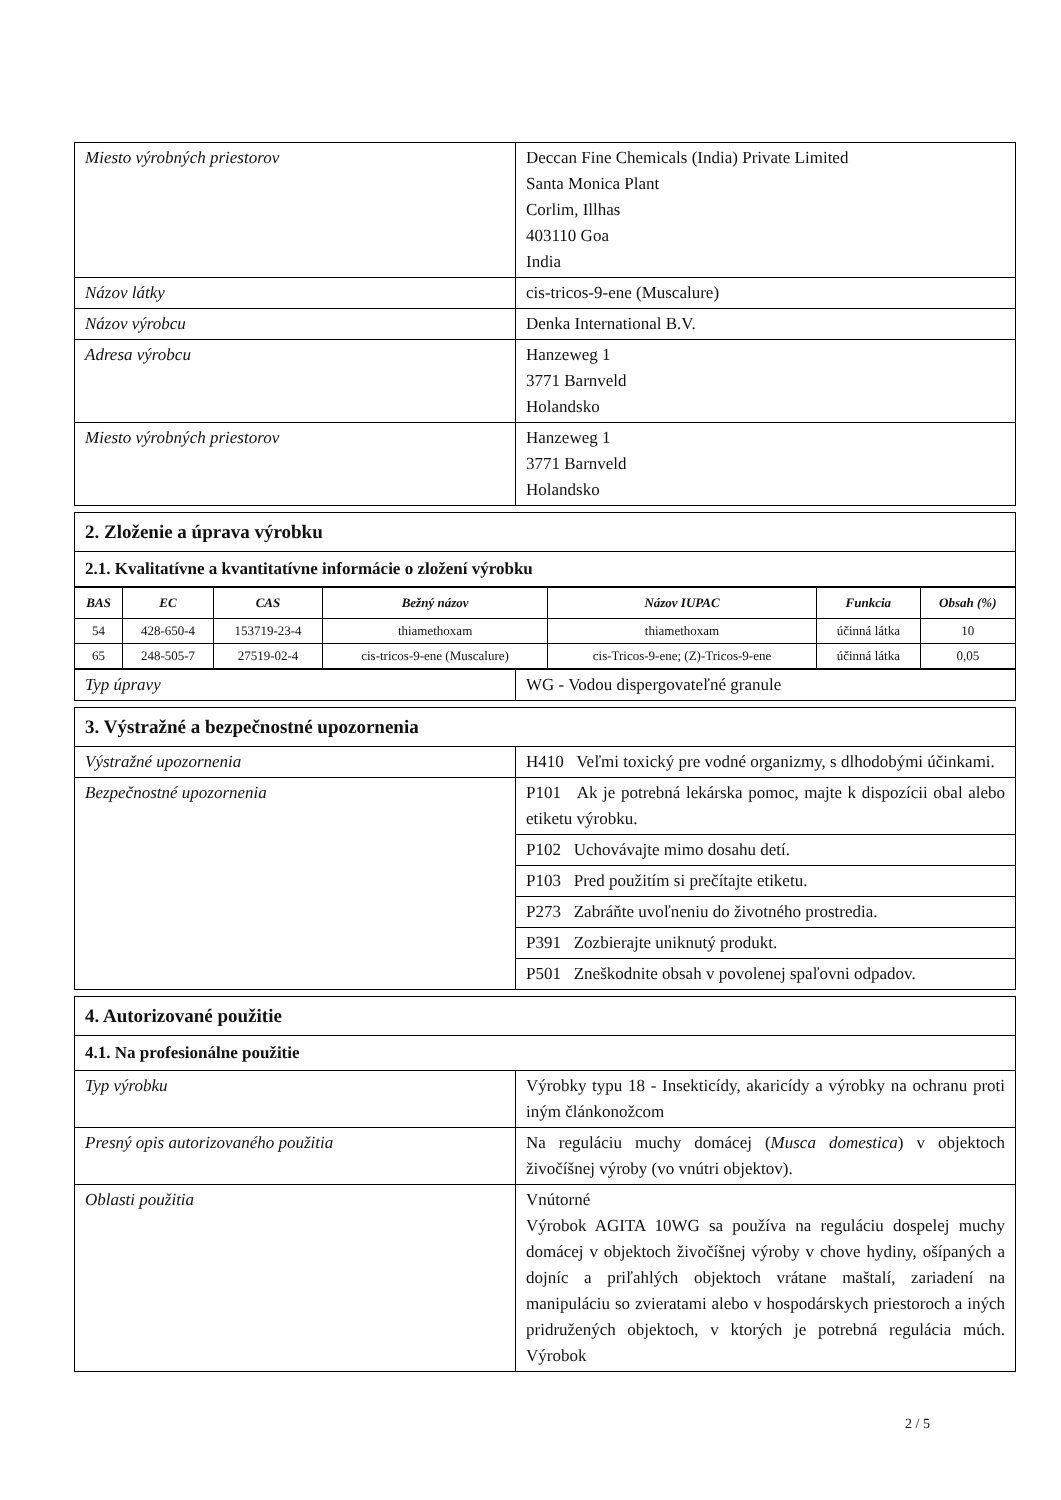| Miesto výrobných priestorov | Deccan Fine Chemicals (India) Private Limited Santa Monica Plant Corlim, Illhas 403110 Goa India |
| Názov látky | cis-tricos-9-ene (Muscalure) |
| Názov výrobcu | Denka International B.V. |
| Adresa výrobcu | Hanzeweg 1 3771 Barnveld Holandsko |
| Miesto výrobných priestorov | Hanzeweg 1 3771 Barnveld Holandsko |
| 2. Zloženie a úprava výrobku |
| 2.1. Kvalitatívne a kvantitatívne informácie o zložení výrobku |
| BAS | EC | CAS | Bežný názov | Názov IUPAC | Funkcia | Obsah (%) |
| --- | --- | --- | --- | --- | --- | --- |
| 54 | 428-650-4 | 153719-23-4 | thiamethoxam | thiamethoxam | účinná látka | 10 |
| 65 | 248-505-7 | 27519-02-4 | cis-tricos-9-ene (Muscalure) | cis-Tricos-9-ene; (Z)-Tricos-9-ene | účinná látka | 0,05 |
| Typ úpravy | WG - Vodou dispergovateľné granule |
| 3. Výstražné a bezpečnostné upozornenia | |
| Výstražné upozornenia | H410 Veľmi toxický pre vodné organizmy, s dlhodobými účinkami. |
| Bezpečnostné upozornenia | P101 Ak je potrebná lekárska pomoc, majte k dispozícii obal alebo etiketu výrobku. |
| | P102 Uchovávajte mimo dosahu detí. |
| | P103 Pred použitím si prečítajte etiketu. |
| | P273 Zabráňte uvoľneniu do životného prostredia. |
| | P391 Zozbierajte uniknutý produkt. |
| | P501 Zneškodnite obsah v povolenej spaľovni odpadov. |
| 4. Autorizované použitie | |
| 4.1. Na profesionálne použitie | |
| Typ výrobku | Výrobky typu 18 - Insekticídy, akaricídy a výrobky na ochranu proti iným článkonožcom |
| Presný opis autorizovaného použitia | Na reguláciu muchy domácej ( Musca domestica ) v objektoch živočíšnej výroby (vo vnútri objektov). |
| Oblasti použitia | Vnútorné Výrobok AGITA 10WG sa používa na reguláciu dospelej muchy domácej v objektoch živočíšnej výroby v chove hydiny, ošípaných a dojníc a priľahlých objektoch vrátane maštalí, zariadení na manipuláciu so zvieratami alebo v hospodárskych priestoroch a iných pridružených objektoch, v ktorých je potrebná regulácia múch. Výrobok |
2 / 5